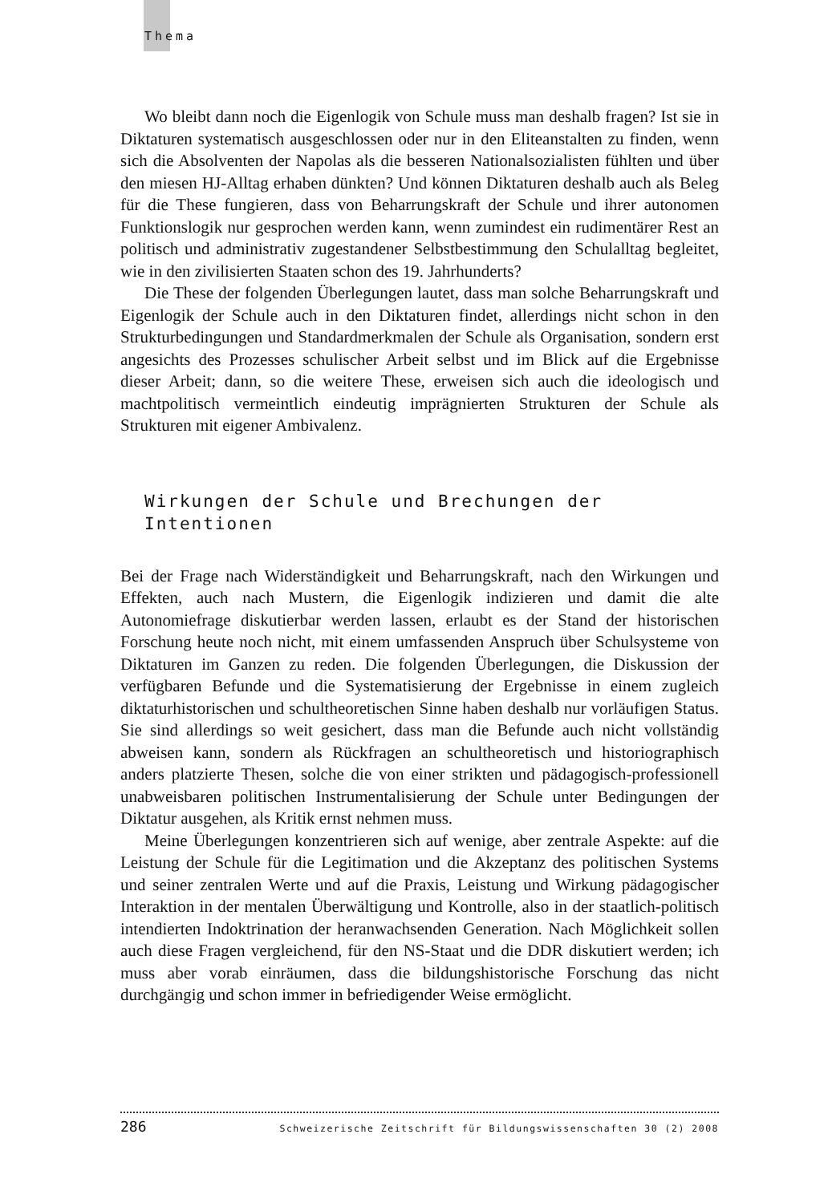Thema
Wo bleibt dann noch die Eigenlogik von Schule muss man deshalb fragen? Ist sie in Diktaturen systematisch ausgeschlossen oder nur in den Eliteanstalten zu finden, wenn sich die Absolventen der Napolas als die besseren Nationalsozialisten fühlten und über den miesen HJ-Alltag erhaben dünkten? Und können Diktaturen deshalb auch als Beleg für die These fungieren, dass von Beharrungskraft der Schule und ihrer autonomen Funktionslogik nur gesprochen werden kann, wenn zumindest ein rudimentärer Rest an politisch und administrativ zugestandener Selbstbestimmung den Schulalltag begleitet, wie in den zivilisierten Staaten schon des 19. Jahrhunderts?
Die These der folgenden Überlegungen lautet, dass man solche Beharrungskraft und Eigenlogik der Schule auch in den Diktaturen findet, allerdings nicht schon in den Strukturbedingungen und Standardmerkmalen der Schule als Organisation, sondern erst angesichts des Prozesses schulischer Arbeit selbst und im Blick auf die Ergebnisse dieser Arbeit; dann, so die weitere These, erweisen sich auch die ideologisch und machtpolitisch vermeintlich eindeutig imprägnierten Strukturen der Schule als Strukturen mit eigener Ambivalenz.
Wirkungen der Schule und Brechungen der
Intentionen
Bei der Frage nach Widerständigkeit und Beharrungskraft, nach den Wirkungen und Effekten, auch nach Mustern, die Eigenlogik indizieren und damit die alte Autonomiefrage diskutierbar werden lassen, erlaubt es der Stand der historischen Forschung heute noch nicht, mit einem umfassenden Anspruch über Schulsysteme von Diktaturen im Ganzen zu reden. Die folgenden Überlegungen, die Diskussion der verfügbaren Befunde und die Systematisierung der Ergebnisse in einem zugleich diktaturhistorischen und schultheoretischen Sinne haben deshalb nur vorläufigen Status. Sie sind allerdings so weit gesichert, dass man die Befunde auch nicht vollständig abweisen kann, sondern als Rückfragen an schultheoretisch und historiographisch anders platzierte Thesen, solche die von einer strikten und pädagogisch-professionell unabweisbaren politischen Instrumentalisierung der Schule unter Bedingungen der Diktatur ausgehen, als Kritik ernst nehmen muss.
Meine Überlegungen konzentrieren sich auf wenige, aber zentrale Aspekte: auf die Leistung der Schule für die Legitimation und die Akzeptanz des politischen Systems und seiner zentralen Werte und auf die Praxis, Leistung und Wirkung pädagogischer Interaktion in der mentalen Überwältigung und Kontrolle, also in der staatlich-politisch intendierten Indoktrination der heranwachsenden Generation. Nach Möglichkeit sollen auch diese Fragen vergleichend, für den NS-Staat und die DDR diskutiert werden; ich muss aber vorab einräumen, dass die bildungshistorische Forschung das nicht durchgängig und schon immer in befriedigender Weise ermöglicht.
286 Schweizerische Zeitschrift für Bildungswissenschaften 30 (2) 2008